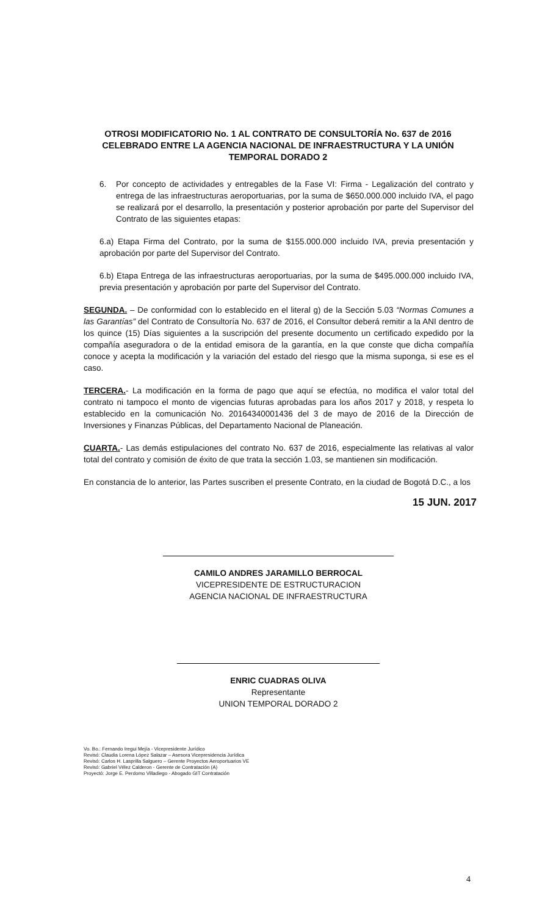OTROSI MODIFICATORIO No. 1 AL CONTRATO DE CONSULTORÍA No. 637 de 2016 CELEBRADO ENTRE LA AGENCIA NACIONAL DE INFRAESTRUCTURA Y LA UNIÓN TEMPORAL DORADO 2
6. Por concepto de actividades y entregables de la Fase VI: Firma - Legalización del contrato y entrega de las infraestructuras aeroportuarias, por la suma de $650.000.000 incluido IVA, el pago se realizará por el desarrollo, la presentación y posterior aprobación por parte del Supervisor del Contrato de las siguientes etapas:
6.a) Etapa Firma del Contrato, por la suma de $155.000.000 incluido IVA, previa presentación y aprobación por parte del Supervisor del Contrato.
6.b) Etapa Entrega de las infraestructuras aeroportuarias, por la suma de $495.000.000 incluido IVA, previa presentación y aprobación por parte del Supervisor del Contrato.
SEGUNDA. – De conformidad con lo establecido en el literal g) de la Sección 5.03 “Normas Comunes a las Garantías” del Contrato de Consultoría No. 637 de 2016, el Consultor deberá remitir a la ANI dentro de los quince (15) Días siguientes a la suscripción del presente documento un certificado expedido por la compañía aseguradora o de la entidad emisora de la garantía, en la que conste que dicha compañía conoce y acepta la modificación y la variación del estado del riesgo que la misma suponga, si ese es el caso.
TERCERA.- La modificación en la forma de pago que aquí se efectúa, no modifica el valor total del contrato ni tampoco el monto de vigencias futuras aprobadas para los años 2017 y 2018, y respeta lo establecido en la comunicación No. 20164340001436 del 3 de mayo de 2016 de la Dirección de Inversiones y Finanzas Públicas, del Departamento Nacional de Planeación.
CUARTA.- Las demás estipulaciones del contrato No. 637 de 2016, especialmente las relativas al valor total del contrato y comisión de éxito de que trata la sección 1.03, se mantienen sin modificación.
En constancia de lo anterior, las Partes suscriben el presente Contrato, en la ciudad de Bogotá D.C., a los
15 JUN. 2017
CAMILO ANDRES JARAMILLO BERROCAL
VICEPRESIDENTE DE ESTRUCTURACION
AGENCIA NACIONAL DE INFRAESTRUCTURA
ENRIC CUADRAS OLIVA
Representante
UNION TEMPORAL DORADO 2
Vo. Bo.: Fernando Iregui Mejía - Vicepresidente Jurídico
Revisó: Claudia Lorena López Salazar – Asesora Vicepresidencia Jurídica
Revisó: Carlos H. Lasprilla Salguero – Gerente Proyectos Aeroportuarios VE
Revisó: Gabriel Vélez Calderon - Gerente de Contratación (A)
Proyectó: Jorge E. Perdomo Villadiego - Abogado GIT Contratación
4